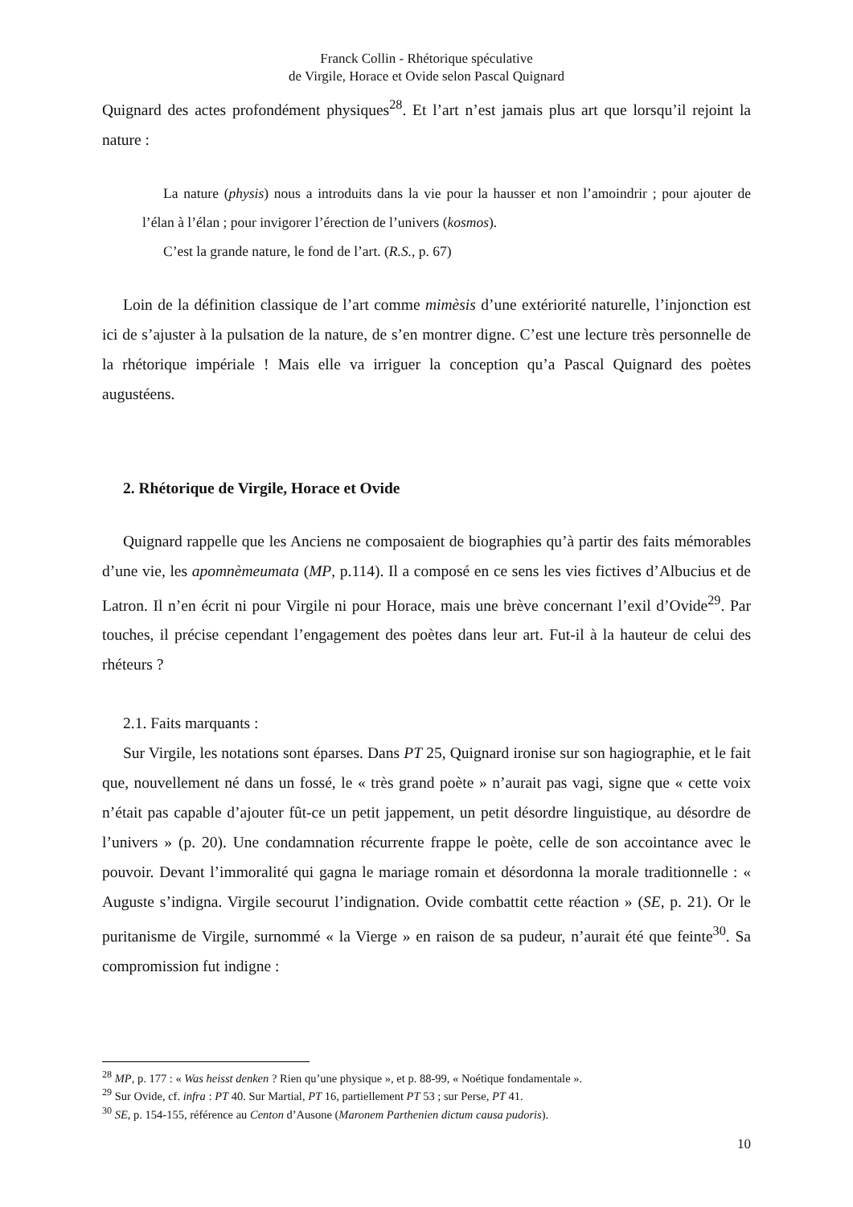Franck Collin - Rhétorique spéculative
de Virgile, Horace et Ovide selon Pascal Quignard
Quignard des actes profondément physiques<sup>28</sup>. Et l’art n’est jamais plus art que lorsqu’il rejoint la nature :
La nature (physis) nous a introduits dans la vie pour la hausser et non l’amoindrir ; pour ajouter de l’élan à l’élan ; pour invigorer l’érection de l’univers (kosmos).
C’est la grande nature, le fond de l’art. (R.S., p. 67)
Loin de la définition classique de l’art comme mimèsis d’une extériorité naturelle, l’injonction est ici de s’ajuster à la pulsation de la nature, de s’en montrer digne. C’est une lecture très personnelle de la rhétorique impériale ! Mais elle va irriguer la conception qu’a Pascal Quignard des poètes augustéens.
2. Rhétorique de Virgile, Horace et Ovide
Quignard rappelle que les Anciens ne composaient de biographies qu’à partir des faits mémorables d’une vie, les apomnèmeumata (MP, p.114). Il a composé en ce sens les vies fictives d’Albucius et de Latron. Il n’en écrit ni pour Virgile ni pour Horace, mais une brève concernant l’exil d’Ovide<sup>29</sup>. Par touches, il précise cependant l’engagement des poètes dans leur art. Fut-il à la hauteur de celui des rhéteurs ?
2.1. Faits marquants :
Sur Virgile, les notations sont éparses. Dans PT 25, Quignard ironise sur son hagiographie, et le fait que, nouvellement né dans un fossé, le « très grand poète » n’aurait pas vagi, signe que « cette voix n’était pas capable d’ajouter fût-ce un petit jappement, un petit désordre linguistique, au désordre de l’univers » (p. 20). Une condamnation récurrente frappe le poète, celle de son accointance avec le pouvoir. Devant l’immoralité qui gagna le mariage romain et désordonna la morale traditionnelle : « Auguste s’indigna. Virgile secourut l’indignation. Ovide combattit cette réaction » (SE, p. 21). Or le puritanisme de Virgile, surnommé « la Vierge » en raison de sa pudeur, n’aurait été que feinte<sup>30</sup>. Sa compromission fut indigne :
<sup>28</sup> MP, p. 177 : « Was heisst denken ? Rien qu’une physique », et p. 88-99, « Noétique fondamentale ».
<sup>29</sup> Sur Ovide, cf. infra : PT 40. Sur Martial, PT 16, partiellement PT 53 ; sur Perse, PT 41.
<sup>30</sup> SE, p. 154-155, référence au Centon d’Ausone (Maronem Parthenien dictum causa pudoris).
10